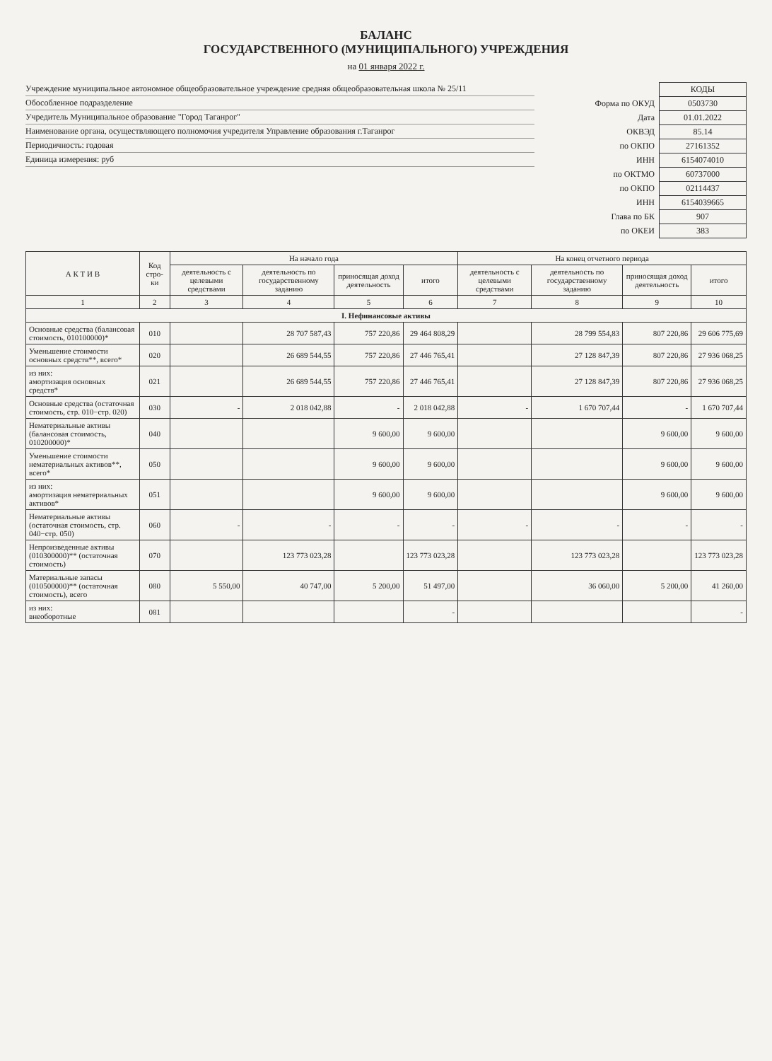БАЛАНС
ГОСУДАРСТВЕННОГО (МУНИЦИПАЛЬНОГО) УЧРЕЖДЕНИЯ
на 01 января 2022 г.
Учреждение муниципальное автономное общеобразовательное учреждение средняя общеобразовательная школа № 25/11
Обособленное подразделение
Учредитель Муниципальное образование "Город Таганрог"
Наименование органа, осуществляющего полномочия учредителя Управление образования г.Таганрог
Периодичность: годовая
Единица измерения: руб
| | КОДЫ |
| Форма по ОКУД | 0503730 |
| Дата | 01.01.2022 |
| ОКВЭД | 85.14 |
| по ОКПО | 27161352 |
| ИНН | 6154074010 |
| по ОКТМО | 60737000 |
| по ОКПО | 02114437 |
| ИНН | 6154039665 |
| Глава по БК | 907 |
| по ОКЕИ | 383 |
| А К Т И В | Код стро-ки | На начало года | | | | На конец отчетного периода | | | |
| --- | --- | --- | --- | --- | --- | --- | --- | --- | --- |
| | | деятельность с целевыми средствами | деятельность по государственному заданию | приносящая доход деятельность | итого | деятельность с целевыми средствами | деятельность по государственному заданию | приносящая доход деятельность | итого |
| 1 | 2 | 3 | 4 | 5 | 6 | 7 | 8 | 9 | 10 |
| I. Нефинансовые активы | | | | | | | | | |
| Основные средства (балансовая стоимость, 010100000)* | 010 | | 28 707 587,43 | 757 220,86 | 29 464 808,29 | | 28 799 554,83 | 807 220,86 | 29 606 775,69 |
| Уменьшение стоимости основных средств**, всего* | 020 | | 26 689 544,55 | 757 220,86 | 27 446 765,41 | | 27 128 847,39 | 807 220,86 | 27 936 068,25 |
| из них: амортизация основных средств* | 021 | | 26 689 544,55 | 757 220,86 | 27 446 765,41 | | 27 128 847,39 | 807 220,86 | 27 936 068,25 |
| Основные средства (остаточная стоимость, стр. 010−стр. 020) | 030 | - | 2 018 042,88 | - | 2 018 042,88 | - | 1 670 707,44 | - | 1 670 707,44 |
| Нематериальные активы (балансовая стоимость, 010200000)* | 040 | | | 9 600,00 | 9 600,00 | | | 9 600,00 | 9 600,00 |
| Уменьшение стоимости нематериальных активов**, всего* | 050 | | | 9 600,00 | 9 600,00 | | | 9 600,00 | 9 600,00 |
| из них: амортизация нематериальных активов* | 051 | | | 9 600,00 | 9 600,00 | | | 9 600,00 | 9 600,00 |
| Нематериальные активы (остаточная стоимость, стр. 040−стр. 050) | 060 | - | - | - | - | - | - | - | - |
| Непроизведенные активы (010300000)** (остаточная стоимость) | 070 | | 123 773 023,28 | | 123 773 023,28 | | 123 773 023,28 | | 123 773 023,28 |
| Материальные запасы (010500000)** (остаточная стоимость), всего | 080 | 5 550,00 | 40 747,00 | 5 200,00 | 51 497,00 | | 36 060,00 | 5 200,00 | 41 260,00 |
| из них: внеоборотные | 081 | | | | - | | | | - |